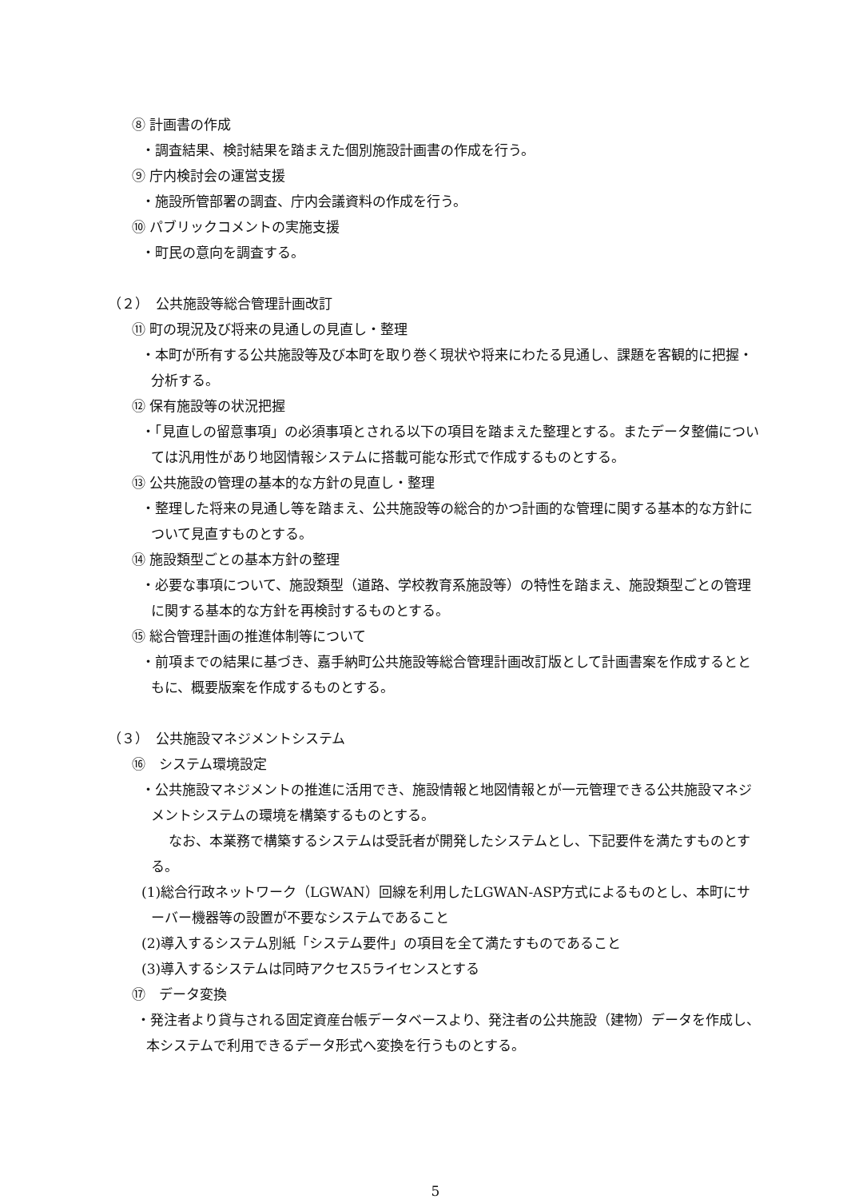⑧ 計画書の作成
・調査結果、検討結果を踏まえた個別施設計画書の作成を行う。
⑨ 庁内検討会の運営支援
・施設所管部署の調査、庁内会議資料の作成を行う。
⑩ パブリックコメントの実施支援
・町民の意向を調査する。
（２）　公共施設等総合管理計画改訂
⑪ 町の現況及び将来の見通しの見直し・整理
・本町が所有する公共施設等及び本町を取り巻く現状や将来にわたる見通し、課題を客観的に把握・分析する。
⑫ 保有施設等の状況把握
・「見直しの留意事項」の必須事項とされる以下の項目を踏まえた整理とする。またデータ整備については汎用性があり地図情報システムに搭載可能な形式で作成するものとする。
⑬ 公共施設の管理の基本的な方針の見直し・整理
・整理した将来の見通し等を踏まえ、公共施設等の総合的かつ計画的な管理に関する基本的な方針について見直すものとする。
⑭ 施設類型ごとの基本方針の整理
・必要な事項について、施設類型（道路、学校教育系施設等）の特性を踏まえ、施設類型ごとの管理に関する基本的な方針を再検討するものとする。
⑮ 総合管理計画の推進体制等について
・前項までの結果に基づき、嘉手納町公共施設等総合管理計画改訂版として計画書案を作成するとともに、概要版案を作成するものとする。
（３）　公共施設マネジメントシステム
⑯　システム環境設定
・公共施設マネジメントの推進に活用でき、施設情報と地図情報とが一元管理できる公共施設マネジメントシステムの環境を構築するものとする。
　　なお、本業務で構築するシステムは受託者が開発したシステムとし、下記要件を満たすものとする。
(1)総合行政ネットワーク（LGWAN）回線を利用したLGWAN-ASP方式によるものとし、本町にサーバー機器等の設置が不要なシステムであること
(2)導入するシステム別紙「システム要件」の項目を全て満たすものであること
(3)導入するシステムは同時アクセス5ライセンスとする
⑰　データ変換
・発注者より貸与される固定資産台帳データベースより、発注者の公共施設（建物）データを作成し、本システムで利用できるデータ形式へ変換を行うものとする。
5